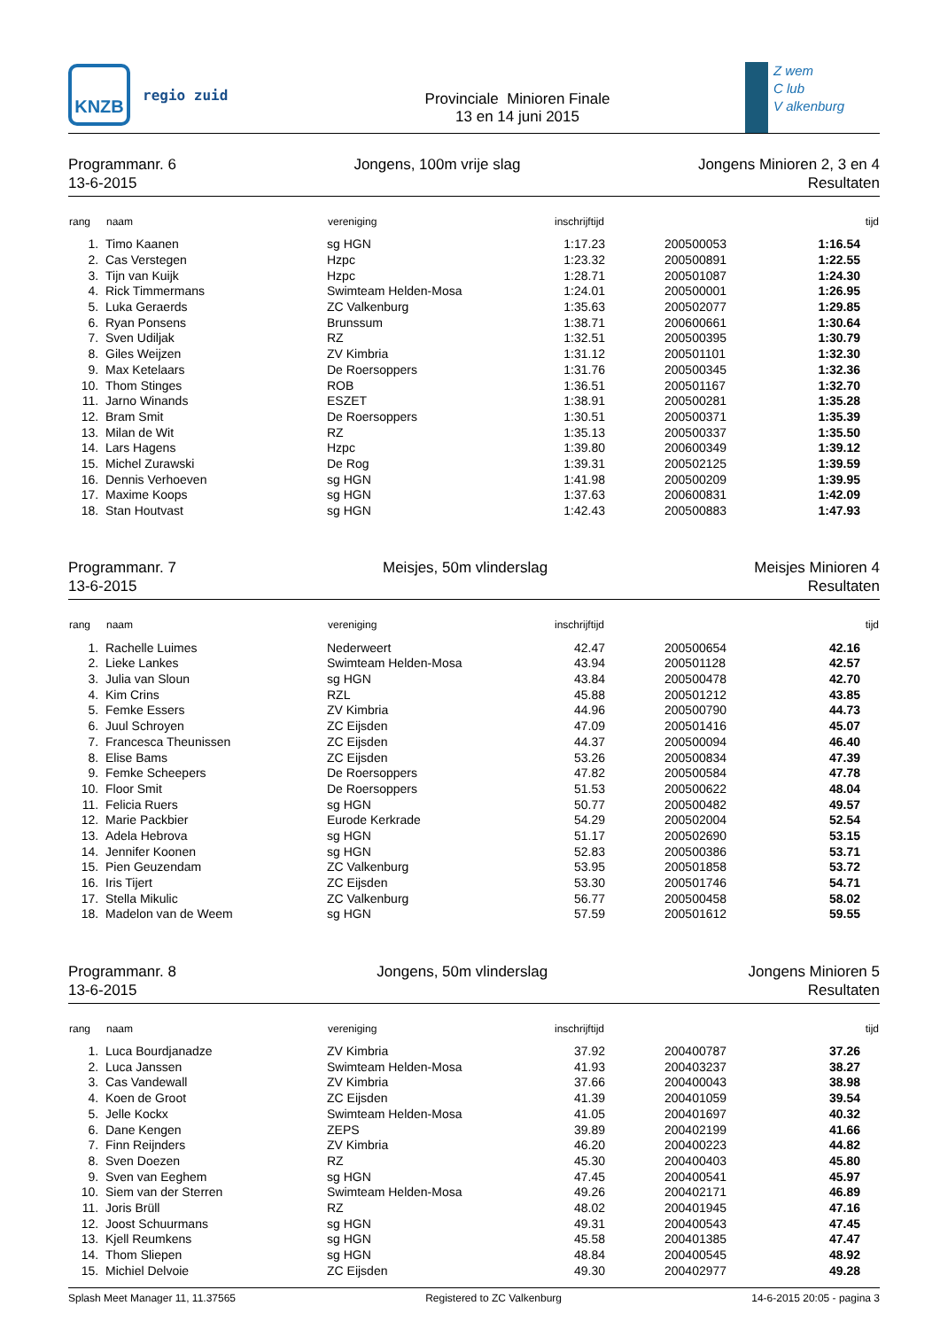KNZB
regio zuid
Provinciale Minioren Finale
13 en 14 juni 2015
Z wem
C lub
V alkenburg
Programmanr. 6
13-6-2015
Jongens, 100m vrije slag Jongens Minioren 2, 3 en 4
Resultaten
| rang | naam | vereniging | inschrijftijd | | | tijd |
| --- | --- | --- | --- | --- | --- | --- |
| 1. | Timo Kaanen | sg HGN | 1:17.23 | | 200500053 | 1:16.54 |
| 2. | Cas Verstegen | Hzpc | 1:23.32 | | 200500891 | 1:22.55 |
| 3. | Tijn van Kuijk | Hzpc | 1:28.71 | | 200501087 | 1:24.30 |
| 4. | Rick Timmermans | Swimteam Helden-Mosa | 1:24.01 | | 200500001 | 1:26.95 |
| 5. | Luka Geraerds | ZC Valkenburg | 1:35.63 | | 200502077 | 1:29.85 |
| 6. | Ryan Ponsens | Brunssum | 1:38.71 | | 200600661 | 1:30.64 |
| 7. | Sven Udiljak | RZ | 1:32.51 | | 200500395 | 1:30.79 |
| 8. | Giles Weijzen | ZV Kimbria | 1:31.12 | | 200501101 | 1:32.30 |
| 9. | Max Ketelaars | De Roersoppers | 1:31.76 | | 200500345 | 1:32.36 |
| 10. | Thom Stinges | ROB | 1:36.51 | | 200501167 | 1:32.70 |
| 11. | Jarno Winands | ESZET | 1:38.91 | | 200500281 | 1:35.28 |
| 12. | Bram Smit | De Roersoppers | 1:30.51 | | 200500371 | 1:35.39 |
| 13. | Milan de Wit | RZ | 1:35.13 | | 200500337 | 1:35.50 |
| 14. | Lars Hagens | Hzpc | 1:39.80 | | 200600349 | 1:39.12 |
| 15. | Michel Zurawski | De Rog | 1:39.31 | | 200502125 | 1:39.59 |
| 16. | Dennis Verhoeven | sg HGN | 1:41.98 | | 200500209 | 1:39.95 |
| 17. | Maxime Koops | sg HGN | 1:37.63 | | 200600831 | 1:42.09 |
| 18. | Stan Houtvast | sg HGN | 1:42.43 | | 200500883 | 1:47.93 |
Programmanr. 7
13-6-2015
Meisjes, 50m vlinderslag Meisjes Minioren 4
Resultaten
| rang | naam | vereniging | inschrijftijd | | | tijd |
| --- | --- | --- | --- | --- | --- | --- |
| 1. | Rachelle Luimes | Nederweert | 42.47 | | 200500654 | 42.16 |
| 2. | Lieke Lankes | Swimteam Helden-Mosa | 43.94 | | 200501128 | 42.57 |
| 3. | Julia van Sloun | sg HGN | 43.84 | | 200500478 | 42.70 |
| 4. | Kim Crins | RZL | 45.88 | | 200501212 | 43.85 |
| 5. | Femke Essers | ZV Kimbria | 44.96 | | 200500790 | 44.73 |
| 6. | Juul Schroyen | ZC Eijsden | 47.09 | | 200501416 | 45.07 |
| 7. | Francesca Theunissen | ZC Eijsden | 44.37 | | 200500094 | 46.40 |
| 8. | Elise Bams | ZC Eijsden | 53.26 | | 200500834 | 47.39 |
| 9. | Femke Scheepers | De Roersoppers | 47.82 | | 200500584 | 47.78 |
| 10. | Floor Smit | De Roersoppers | 51.53 | | 200500622 | 48.04 |
| 11. | Felicia Ruers | sg HGN | 50.77 | | 200500482 | 49.57 |
| 12. | Marie Packbier | Eurode Kerkrade | 54.29 | | 200502004 | 52.54 |
| 13. | Adela Hebrova | sg HGN | 51.17 | | 200502690 | 53.15 |
| 14. | Jennifer Koonen | sg HGN | 52.83 | | 200500386 | 53.71 |
| 15. | Pien Geuzendam | ZC Valkenburg | 53.95 | | 200501858 | 53.72 |
| 16. | Iris Tijert | ZC Eijsden | 53.30 | | 200501746 | 54.71 |
| 17. | Stella Mikulic | ZC Valkenburg | 56.77 | | 200500458 | 58.02 |
| 18. | Madelon van de Weem | sg HGN | 57.59 | | 200501612 | 59.55 |
Programmanr. 8
13-6-2015
Jongens, 50m vlinderslag Jongens Minioren 5
Resultaten
| rang | naam | vereniging | inschrijftijd | | | tijd |
| --- | --- | --- | --- | --- | --- | --- |
| 1. | Luca Bourdjanadze | ZV Kimbria | 37.92 | | 200400787 | 37.26 |
| 2. | Luca Janssen | Swimteam Helden-Mosa | 41.93 | | 200403237 | 38.27 |
| 3. | Cas Vandewall | ZV Kimbria | 37.66 | | 200400043 | 38.98 |
| 4. | Koen de Groot | ZC Eijsden | 41.39 | | 200401059 | 39.54 |
| 5. | Jelle Kockx | Swimteam Helden-Mosa | 41.05 | | 200401697 | 40.32 |
| 6. | Dane Kengen | ZEPS | 39.89 | | 200402199 | 41.66 |
| 7. | Finn Reijnders | ZV Kimbria | 46.20 | | 200400223 | 44.82 |
| 8. | Sven Doezen | RZ | 45.30 | | 200400403 | 45.80 |
| 9. | Sven van Eeghem | sg HGN | 47.45 | | 200400541 | 45.97 |
| 10. | Siem van der Sterren | Swimteam Helden-Mosa | 49.26 | | 200402171 | 46.89 |
| 11. | Joris Brüll | RZ | 48.02 | | 200401945 | 47.16 |
| 12. | Joost Schuurmans | sg HGN | 49.31 | | 200400543 | 47.45 |
| 13. | Kjell Reumkens | sg HGN | 45.58 | | 200401385 | 47.47 |
| 14. | Thom Sliepen | sg HGN | 48.84 | | 200400545 | 48.92 |
| 15. | Michiel Delvoie | ZC Eijsden | 49.30 | | 200402977 | 49.28 |
Splash Meet Manager 11, 11.37565 Registered to ZC Valkenburg 14-6-2015 20:05 - pagina 3